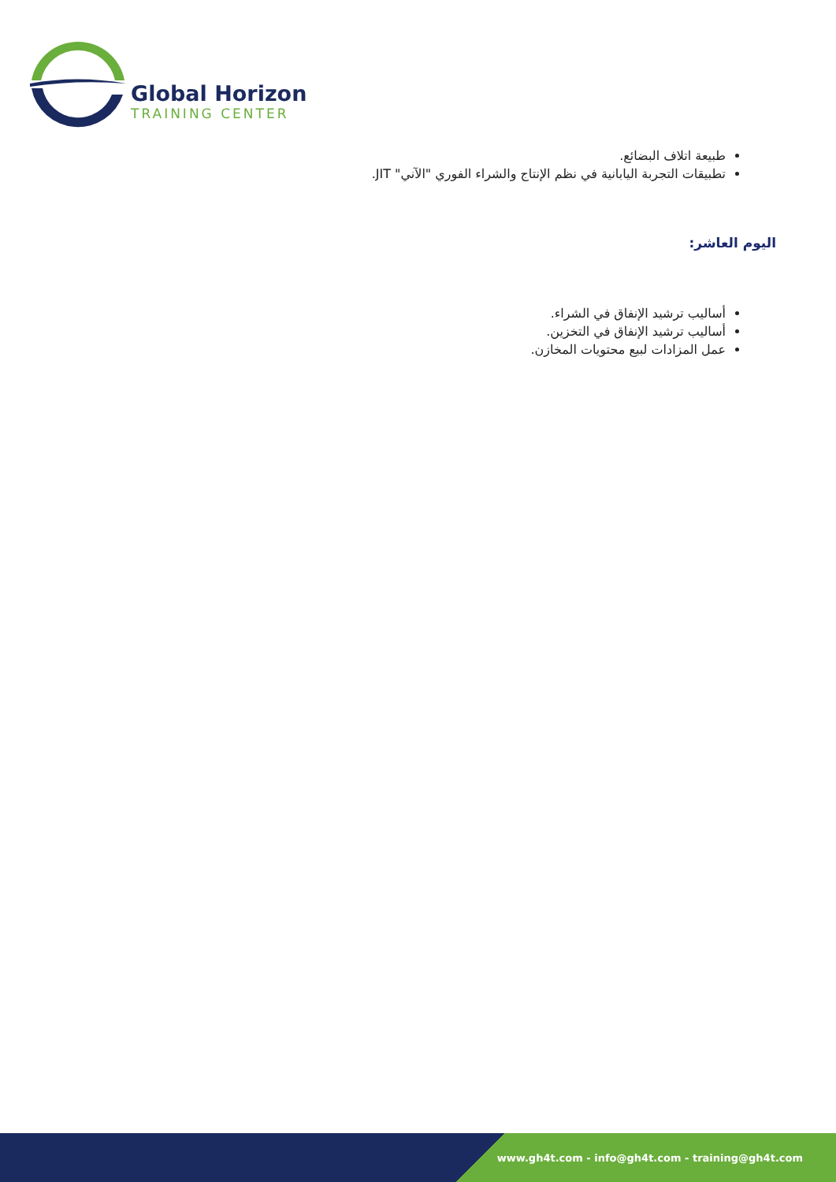Global Horizon
TRAINING CENTER
طبيعة اتلاف البضائع.
تطبيقات التجربة اليابانية في نظم الإنتاج والشراء الفوري "الآني" JIT.
اليوم العاشر:
أساليب ترشيد الإنفاق في الشراء.
أساليب ترشيد الإنفاق في التخزين.
عمل المزادات لبيع محتويات المخازن.
www.gh4t.com - info@gh4t.com - training@gh4t.com